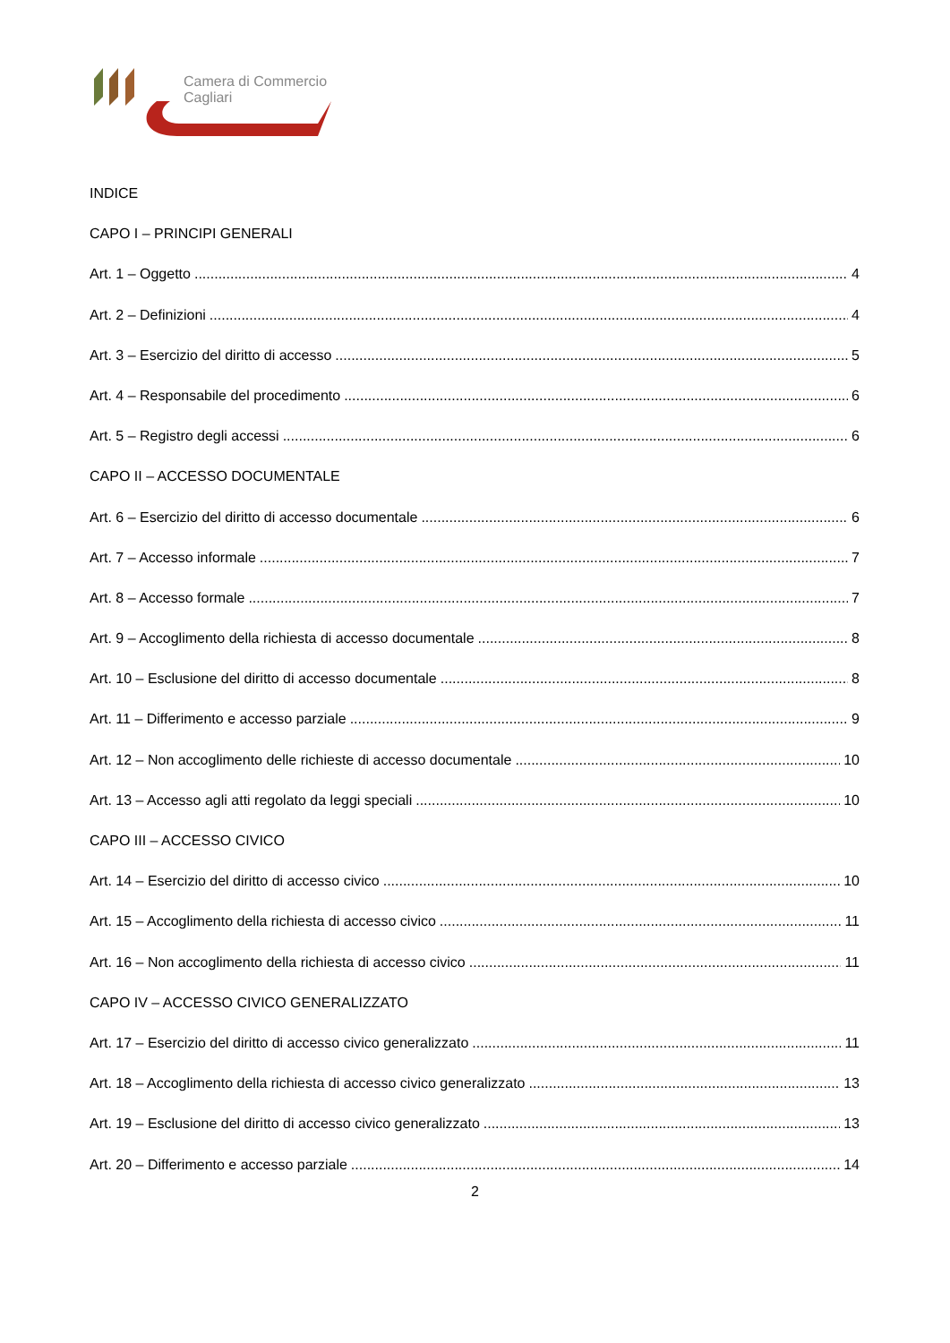Camera di Commercio
Cagliari
INDICE
CAPO I – PRINCIPI GENERALI
Art. 1 – Oggetto 4
Art. 2 – Definizioni 4
Art. 3 – Esercizio del diritto di accesso 5
Art. 4 – Responsabile del procedimento 6
Art. 5 – Registro degli accessi 6
CAPO II – ACCESSO DOCUMENTALE
Art. 6 – Esercizio del diritto di accesso documentale 6
Art. 7 – Accesso informale 7
Art. 8 – Accesso formale 7
Art. 9 – Accoglimento della richiesta di accesso documentale 8
Art. 10 – Esclusione del diritto di accesso documentale 8
Art. 11 – Differimento e accesso parziale 9
Art. 12 – Non accoglimento delle richieste di accesso documentale 10
Art. 13 – Accesso agli atti regolato da leggi speciali 10
CAPO III – ACCESSO CIVICO
Art. 14 – Esercizio del diritto di accesso civico 10
Art. 15 – Accoglimento della richiesta di accesso civico 11
Art. 16 – Non accoglimento della richiesta di accesso civico 11
CAPO IV – ACCESSO CIVICO GENERALIZZATO
Art. 17 – Esercizio del diritto di accesso civico generalizzato 11
Art. 18 – Accoglimento della richiesta di accesso civico generalizzato 13
Art. 19 – Esclusione del diritto di accesso civico generalizzato 13
Art. 20 – Differimento e accesso parziale 14
2